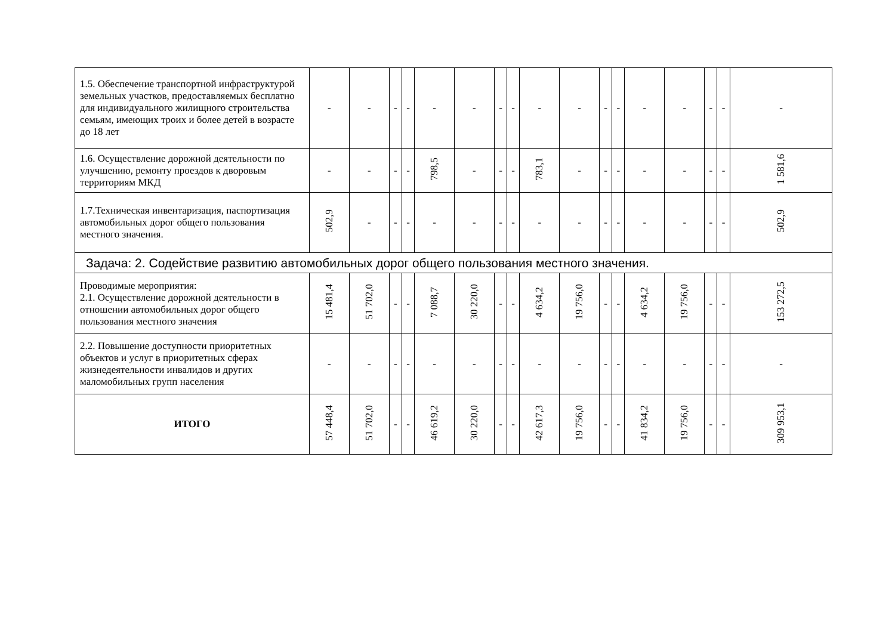| 1.5. Обеспечение транспортной инфраструктурой земельных участков, предоставляемых бесплатно для индивидуального жилищного строительства семьям, имеющих троих и более детей в возрасте до 18 лет | - | - | - | - | - | - | - | - | - | - | - | - | - | - | - | - | - |
| 1.6. Осуществление дорожной деятельности по улучшению, ремонту проездов к дворовым территориям МКД | - | - | - | - | 798,5 | - | - | - | 783,1 | - | - | - | - | - | - | - | 1 581,6 |
| 1.7.Техническая инвентаризация, паспортизация автомобильных дорог общего пользования местного значения. | 502,9 | - | - | - | - | - | - | - | - | - | - | - | - | - | - | - | 502,9 |
| Задача: 2. Содействие развитию автомобильных дорог общего пользования местного значения. | | | | | | | | | | | | | | | | | |
| Проводимые мероприятия: 2.1. Осуществление дорожной деятельности в отношении автомобильных дорог общего пользования местного значения | 15 481,4 | 51 702,0 | - | - | 7 088,7 | 30 220,0 | - | - | 4 634,2 | 19 756,0 | - | - | 4 634,2 | 19 756,0 | - | - | 153 272,5 |
| 2.2. Повышение доступности приоритетных объектов и услуг в приоритетных сферах жизнедеятельности инвалидов и других маломобильных групп населения | - | - | - | - | - | - | - | - | - | - | - | - | - | - | - | - | - |
| ИТОГО | 57 448,4 | 51 702,0 | - | - | 46 619,2 | 30 220,0 | - | - | 42 617,3 | 19 756,0 | - | - | 41 834,2 | 19 756,0 | - | - | 309 953,1 |